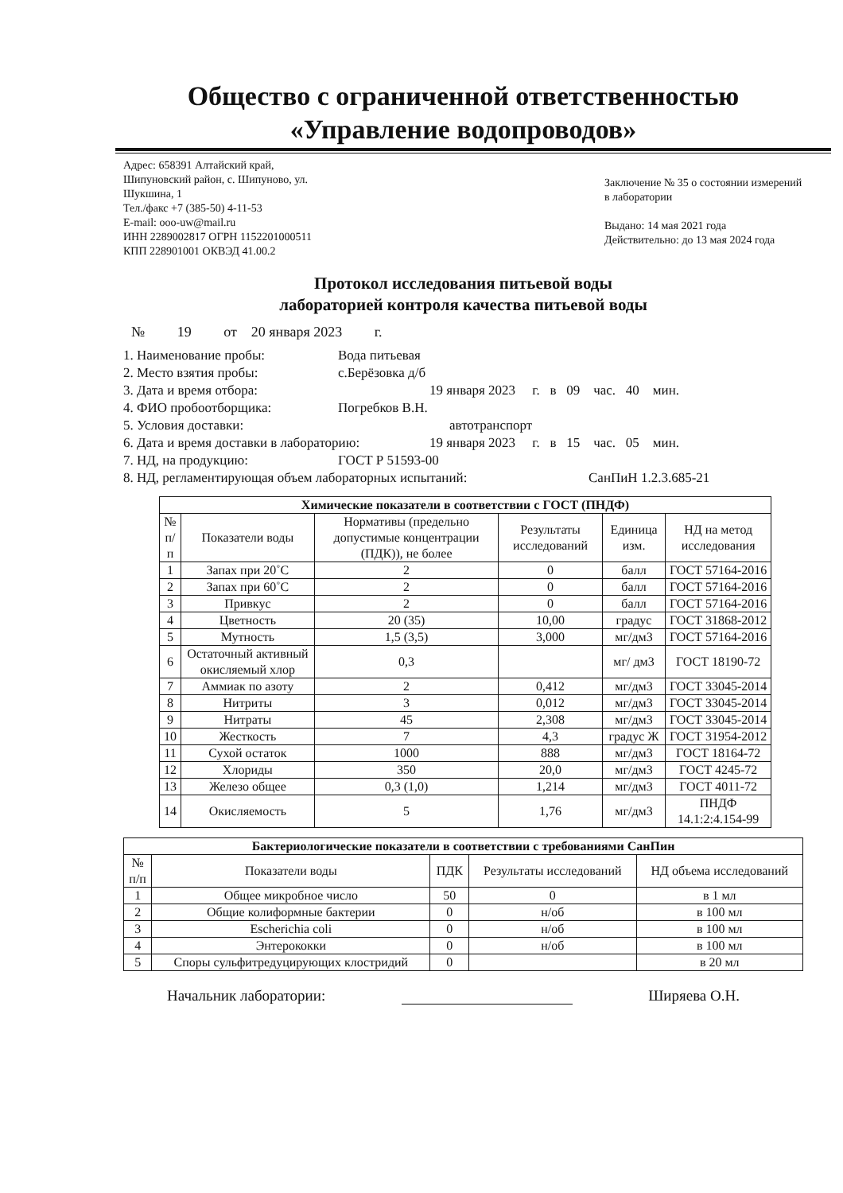Общество с ограниченной ответственностью
«Управление водопроводов»
Адрес: 658391 Алтайский край,
Шипуновский район, с. Шипуново, ул.
Шукшина, 1
Тел./факс +7 (385-50) 4-11-53
E-mail: ooo-uw@mail.ru
ИНН 2289002817 ОГРН 1152201000511
КПП 228901001 ОКВЭД 41.00.2
Заключение № 35 о состоянии измерений в лаборатории
Выдано: 14 мая 2021 года
Действительно: до 13 мая 2024 года
Протокол исследования питьевой воды
лабораторией контроля качества питьевой воды
№ 19 от 20 января 2023 г.
1. Наименование пробы: Вода питьевая
2. Место взятия пробы: с.Берёзовка д/б
3. Дата и время отбора: 19 января 2023 г. в 09 час. 40 мин.
4. ФИО пробоотборщика: Погребков В.Н.
5. Условия доставки: автотранспорт
6. Дата и время доставки в лабораторию: 19 января 2023 г. в 15 час. 05 мин.
7. НД, на продукцию: ГОСТ Р 51593-00
8. НД, регламентирующая объем лабораторных испытаний: СанПиН 1.2.3.685-21
| Химические показатели в соответствии с ГОСТ (ПНДФ) | | | | | |
| --- | --- | --- | --- | --- | --- |
| № п/п | Показатели воды | Нормативы (предельно допустимые концентрации (ПДК)), не более | Результаты исследований | Единица изм. | НД на метод исследования |
| 1 | Запах при 20˚С | 2 | 0 | балл | ГОСТ 57164-2016 |
| 2 | Запах при 60˚С | 2 | 0 | балл | ГОСТ 57164-2016 |
| 3 | Привкус | 2 | 0 | балл | ГОСТ 57164-2016 |
| 4 | Цветность | 20 (35) | 10,00 | градус | ГОСТ 31868-2012 |
| 5 | Мутность | 1,5 (3,5) | 3,000 | мг/дм3 | ГОСТ 57164-2016 |
| 6 | Остаточный активный окисляемый хлор | 0,3 | | мг/ дм3 | ГОСТ 18190-72 |
| 7 | Аммиак по азоту | 2 | 0,412 | мг/дм3 | ГОСТ 33045-2014 |
| 8 | Нитриты | 3 | 0,012 | мг/дм3 | ГОСТ 33045-2014 |
| 9 | Нитраты | 45 | 2,308 | мг/дм3 | ГОСТ 33045-2014 |
| 10 | Жесткость | 7 | 4,3 | градус Ж | ГОСТ 31954-2012 |
| 11 | Сухой остаток | 1000 | 888 | мг/дм3 | ГОСТ 18164-72 |
| 12 | Хлориды | 350 | 20,0 | мг/дм3 | ГОСТ 4245-72 |
| 13 | Железо общее | 0,3 (1,0) | 1,214 | мг/дм3 | ГОСТ 4011-72 |
| 14 | Окисляемость | 5 | 1,76 | мг/дм3 | ПНДФ 14.1:2:4.154-99 |
| Бактериологические показатели в соответствии с требованиями СанПин | | | | |
| --- | --- | --- | --- | --- |
| № п/п | Показатели воды | ПДК | Результаты исследований | НД объема исследований |
| 1 | Общее микробное число | 50 | 0 | в 1 мл |
| 2 | Общие колиформные бактерии | 0 | н/об | в 100 мл |
| 3 | Escherichia coli | 0 | н/об | в 100 мл |
| 4 | Энтерококки | 0 | н/об | в 100 мл |
| 5 | Споры сульфитредуцирующих клостридий | 0 | | в 20 мл |
Начальник лаборатории: Ширяева О.Н.